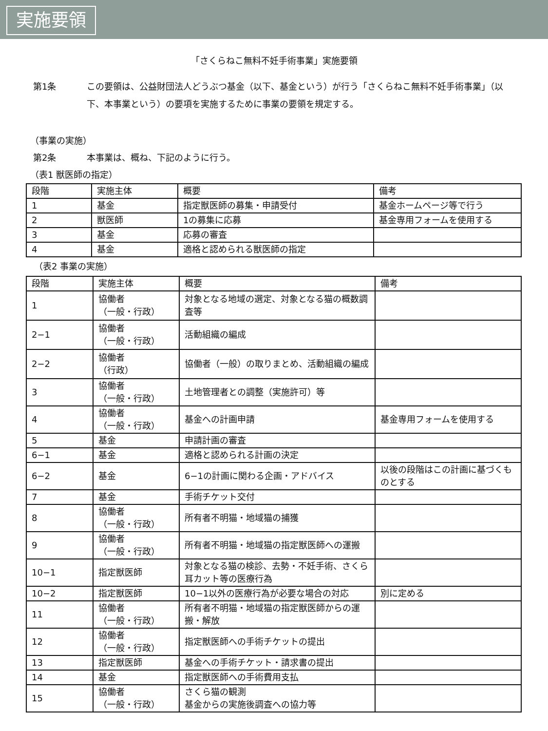実施要領
「さくらねこ無料不妊手術事業」実施要領
第1条 この要領は、公益財団法人どうぶつ基金（以下、基金という）が行う「さくらねこ無料不妊手術事業」（以下、本事業という）の要項を実施するために事業の要領を規定する。
（事業の実施）
第2条 本事業は、概ね、下記のように行う。
（表1 獣医師の指定）
| 段階 | 実施主体 | 概要 | 備考 |
| --- | --- | --- | --- |
| 1 | 基金 | 指定獣医師の募集・申請受付 | 基金ホームページ等で行う |
| 2 | 獣医師 | 1の募集に応募 | 基金専用フォームを使用する |
| 3 | 基金 | 応募の審査 | |
| 4 | 基金 | 適格と認められる獣医師の指定 | |
（表2 事業の実施）
| 段階 | 実施主体 | 概要 | 備考 |
| --- | --- | --- | --- |
| 1 | 協働者 （一般・行政） | 対象となる地域の選定、対象となる猫の概数調査等 | |
| 2−1 | 協働者 （一般・行政） | 活動組織の編成 | |
| 2−2 | 協働者 （行政） | 協働者（一般）の取りまとめ、活動組織の編成 | |
| 3 | 協働者 （一般・行政） | 土地管理者との調整（実施許可）等 | |
| 4 | 協働者 （一般・行政） | 基金への計画申請 | 基金専用フォームを使用する |
| 5 | 基金 | 申請計画の審査 | |
| 6−1 | 基金 | 適格と認められる計画の決定 | |
| 6−2 | 基金 | 6−1の計画に関わる企画・アドバイス | 以後の段階はこの計画に基づくものとする |
| 7 | 基金 | 手術チケット交付 | |
| 8 | 協働者 （一般・行政） | 所有者不明猫・地域猫の捕獲 | |
| 9 | 協働者 （一般・行政） | 所有者不明猫・地域猫の指定獣医師への運搬 | |
| 10−1 | 指定獣医師 | 対象となる猫の検診、去勢・不妊手術、さくら耳カット等の医療行為 | |
| 10−2 | 指定獣医師 | 10−1以外の医療行為が必要な場合の対応 | 別に定める |
| 11 | 協働者 （一般・行政） | 所有者不明猫・地域猫の指定獣医師からの運搬・解放 | |
| 12 | 協働者 （一般・行政） | 指定獣医師への手術チケットの提出 | |
| 13 | 指定獣医師 | 基金への手術チケット・請求書の提出 | |
| 14 | 基金 | 指定獣医師への手術費用支払 | |
| 15 | 協働者 （一般・行政） | さくら猫の観測 基金からの実施後調査への協力等 | |